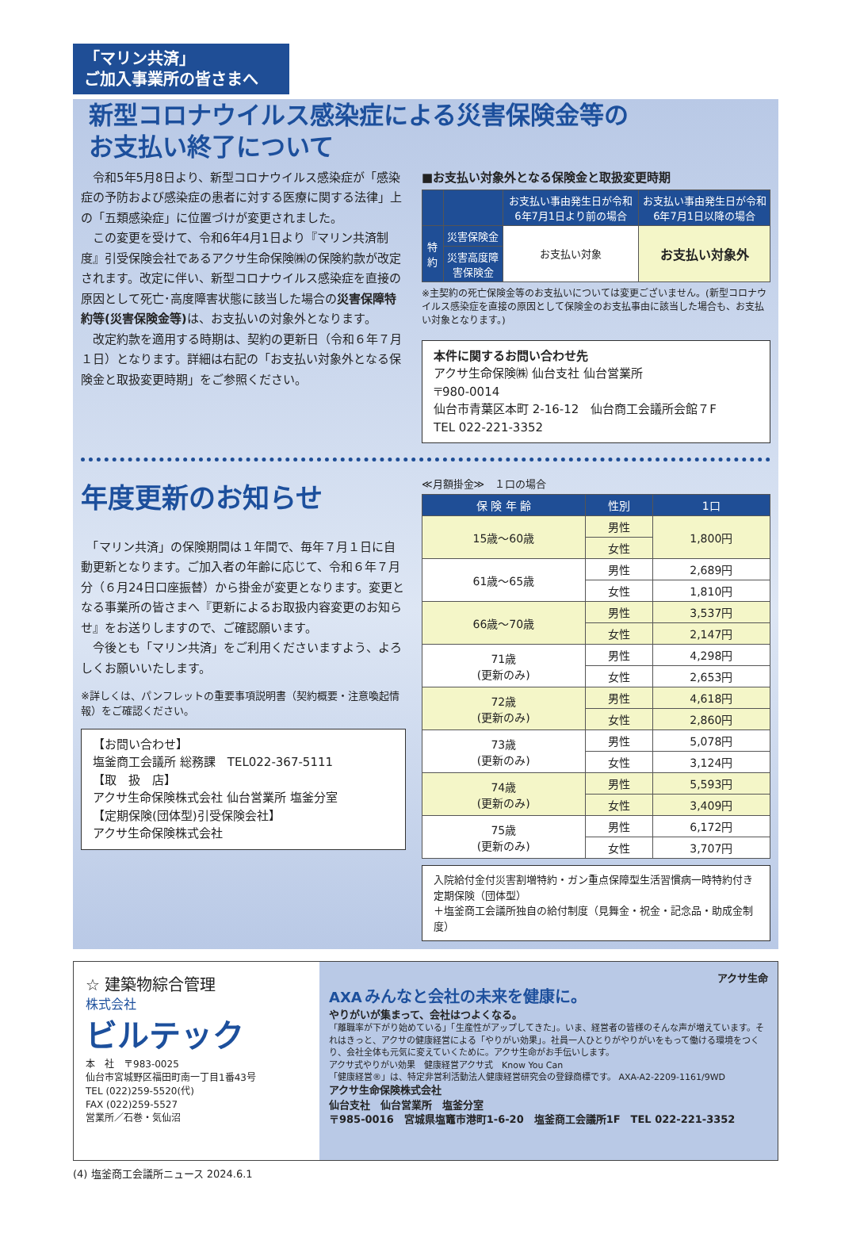「マリン共済」
ご加入事業所の皆さまへ
新型コロナウイルス感染症による災害保険金等の
お支払い終了について
　令和5年5月8日より、新型コロナウイルス感染症が「感染症の予防および感染症の患者に対する医療に関する法律」上の「五類感染症」に位置づけが変更されました。
　この変更を受けて、令和6年4月1日より『マリン共済制度』引受保険会社であるアクサ生命保険㈱の保険約款が改定されます。改定に伴い、新型コロナウイルス感染症を直接の原因として死亡･高度障害状態に該当した場合の災害保障特約等(災害保険金等) は、お支払いの対象外となります。
　改定約款を適用する時期は、契約の更新日（令和６年７月１日）となります。詳細は右記の「お支払い対象外となる保険金と取扱変更時期」をご参照ください。
■お支払い対象外となる保険金と取扱変更時期
| | | お支払い事由発生日が令和6年7月1日より前の場合 | お支払い事由発生日が令和6年7月1日以降の場合 |
| --- | --- | --- | --- |
| 特約 | 災害保険金 | お支払い対象 | お支払い対象外 |
| | 災害高度障害保険金 | | |
※主契約の死亡保険金等のお支払いについては変更ございません。(新型コロナウイルス感染症を直接の原因として保険金のお支払事由に該当した場合も、お支払い対象となります。)
本件に関するお問い合わせ先
アクサ生命保険㈱ 仙台支社 仙台営業所
〒980-0014
仙台市青葉区本町 2-16-12　仙台商工会議所会館７F
TEL 022-221-3352
年度更新のお知らせ
　「マリン共済」の保険期間は１年間で、毎年７月１日に自動更新となります。ご加入者の年齢に応じて、令和６年７月分（６月24日口座振替）から掛金が変更となります。変更となる事業所の皆さまへ『更新によるお取扱内容変更のお知らせ』をお送りしますので、ご確認願います。
　今後とも「マリン共済」をご利用くださいますよう、よろしくお願いいたします。
※詳しくは、パンフレットの重要事項説明書（契約概要・注意喚起情報）をご確認ください。
【お問い合わせ】
塩釜商工会議所 総務課　TEL022-367-5111
【取　扱　店】
アクサ生命保険株式会社 仙台営業所 塩釜分室
【定期保険(団体型)引受保険会社】
アクサ生命保険株式会社
≪月額掛金≫　１口の場合
| 保 険 年 齢 | 性別 | 1口 |
| --- | --- | --- |
| 15歳～60歳 | 男性 | 1,800円 |
| | 女性 | |
| 61歳～65歳 | 男性 | 2,689円 |
| | 女性 | 1,810円 |
| 66歳～70歳 | 男性 | 3,537円 |
| | 女性 | 2,147円 |
| 71歳 (更新のみ) | 男性 | 4,298円 |
| | 女性 | 2,653円 |
| 72歳 (更新のみ) | 男性 | 4,618円 |
| | 女性 | 2,860円 |
| 73歳 (更新のみ) | 男性 | 5,078円 |
| | 女性 | 3,124円 |
| 74歳 (更新のみ) | 男性 | 5,593円 |
| | 女性 | 3,409円 |
| 75歳 (更新のみ) | 男性 | 6,172円 |
| | 女性 | 3,707円 |
入院給付金付災害割増特約・ガン重点保障型生活習慣病一時特約付き定期保険（団体型）
＋塩釜商工会議所独自の給付制度（見舞金・祝金・記念品・助成金制度）
☆ 建築物綜合管理
株式会社
ビルテック
本　社　〒983-0025
仙台市宮城野区福田町南一丁目1番43号
TEL (022)259-5520(代)
FAX (022)259-5527
営業所／石巻・気仙沼
アクサ生命
AXA みんなと会社の未来を健康に。
やりがいが集まって、会社はつよくなる。
「離職率が下がり始めている」「生産性がアップしてきた」。いま、経営者の皆様のそんな声が増えています。それはきっと、アクサの健康経営による「やりがい効果」。社員一人ひとりがやりがいをもって働ける環境をつくり、会社全体も元気に変えていくために。アクサ生命がお手伝いします。
アクサ式やりがい効果　健康経営アクサ式　Know You Can
「健康経営®」は、特定非営利活動法人健康経営研究会の登録商標です。 AXA-A2-2209-1161/9WD
アクサ生命保険株式会社
仙台支社　仙台営業所　塩釜分室
〒985-0016　宮城県塩竈市港町1-6-20　塩釜商工会議所1F　TEL 022-221-3352
(4) 塩釜商工会議所ニュース 2024.6.1